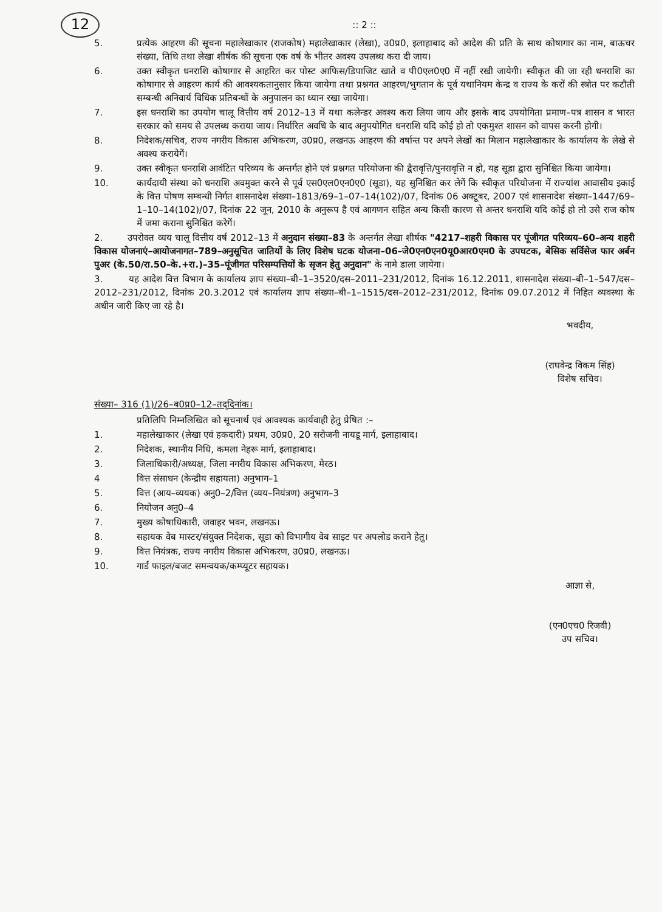12
:: 2 ::
5. प्रत्येक आहरण की सूचना महालेखाकार (राजकोष) महालेखाकार (लेखा), उ0प्र0, इलाहाबाद को आदेश की प्रति के साथ कोषागार का नाम, बाऊचर संख्या, तिथि तथा लेखा शीर्षक की सूचना एक वर्ष के भीतर अवश्य उपलब्ध करा दी जाय।
6. उक्त स्वीकृत धनराशि कोषागार से आहरित कर पोस्ट आफिस/डिपाजिट खाते व पी0एल0ए0 में नहीं रखी जायेगी। स्वीकृत की जा रही धनराशि का कोषागार से आहरण कार्य की आवश्यकतानुसार किया जायेगा तथा प्रश्नगत आहरण/भुगतान के पूर्व यथानियम केन्द्र व राज्य के करों की स्त्रोत पर कटौती सम्बन्धी अनिवार्य विधिक प्रतिबन्धों के अनुपालन का ध्यान रखा जायेगा।
7. इस धनराशि का उपयोग चालू वित्तीय वर्ष 2012–13 में यथा कलेन्डर अवश्य करा लिया जाय और इसके बाद उपयोगिता प्रमाण–पत्र शासन व भारत सरकार को समय से उपलब्ध कराया जाय। निर्धारित अवधि के बाद अनुपयोगित धनराशि यदि कोई हो तो एकमुश्त शासन को वापस करनी होगी।
8. निदेशक/सचिव, राज्य नगरीय विकास अभिकरण, उ0प्र0, लखनऊ आहरण की वर्षान्त पर अपने लेखों का मिलान महालेखाकार के कार्यालय के लेखे से अवश्य करायेगें।
9. उक्त स्वीकृत धनराशि आवंटित परिव्यय के अन्तर्गत होने एवं प्रश्नगत परियोजना की द्वैरावृत्ति/पुनरावृत्ति न हो, यह सूडा द्वारा सुनिश्चित किया जायेगा।
10. कार्यदायी संस्था को धनराशि अवमुक्त करने से पूर्व एस0एल0एन0ए0 (सूडा), यह सुनिश्चित कर लेगें कि स्वीकृत परियोजना में राज्यांश आवासीय इकाई के वित्त पोषण सम्बन्धी निर्गत शासनादेश संख्या–1813/69–1–07–14(102)/07, दिनांक 06 अक्टूबर, 2007 एवं शासनादेश संख्या–1447/69–1–10–14(102)/07, दिनांक 22 जून, 2010 के अनुरूप है एवं आगणन सहित अन्य किसी कारण से अन्तर धनराशि यदि कोई हो तो उसे राज कोष में जमा कराना सुनिश्चित करेगें।
2. उपरोक्त व्यय चालू वित्तीय वर्ष 2012–13 में अनुदान संख्या–83 के अन्तर्गत लेखा शीर्षक "4217–शहरी विकास पर पूंजीगत परिव्यय–60–अन्य शहरी विकास योजनाएं–आयोजनागत–789–अनुसूचित जातियों के लिए विशेष घटक योजना–06–जे0एन0एन0यू0आर0एम0 के उपघटक, बेसिक सर्विसेज फार अर्बन पुअर (के.50/रा.50–के.+रा.)–35–पूंजीगत परिसम्पत्तियों के सृजन हेतु अनुदान" के नामे डाला जायेगा।
3. यह आदेश वित्त विभाग के कार्यालय ज्ञाप संख्या–बी–1–3520/दस–2011–231/2012, दिनांक 16.12.2011, शासनादेश संख्या–बी–1–547/दस–2012–231/2012, दिनांक 20.3.2012 एवं कार्यालय ज्ञाप संख्या–बी–1–1515/दस–2012–231/2012, दिनांक 09.07.2012 में निहित व्यवस्था के अधीन जारी किए जा रहे है।
भवदीय,
(राघवेन्द्र विकम सिंह)
विशेष सचिव।
संख्या– 316 (1)/26–ब0प्र0–12–तद्‌दिनांक।
प्रतिलिपि निम्नलिखित को सूचनार्थ एवं आवश्यक कार्यवाही हेतु प्रेषित :–
1. महालेखाकार (लेखा एवं हकदारी) प्रथम, उ0प्र0, 20 सरोजनी नायडू मार्ग, इलाहाबाद।
2. निदेशक, स्थानीय निधि, कमला नेहरू मार्ग, इलाहाबाद।
3. जिलाधिकारी/अध्यक्ष, जिला नगरीय विकास अभिकरण, मेरठ।
4 वित्त संसाधन (केन्द्रीय सहायता) अनुभाग–1
5. वित्त (आय–व्ययक) अनु0–2/वित्त (व्यय–नियंत्रण) अनुभाग–3
6. नियोजन अनु0–4
7. मुख्य कोषाधिकारी, जवाहर भवन, लखनऊ।
8. सहायक वेब मास्टर/संयुक्त निदेशक, सूडा को विभागीय वेब साइट पर अपलोड कराने हेतु।
9. वित्त नियंत्रक, राज्य नगरीय विकास अभिकरण, उ0प्र0, लखनऊ।
10. गार्ड फाइल/बजट समन्वयक/कम्प्यूटर सहायक।
आज्ञा से,
(एन0एच0 रिजवी)
उप सचिव।